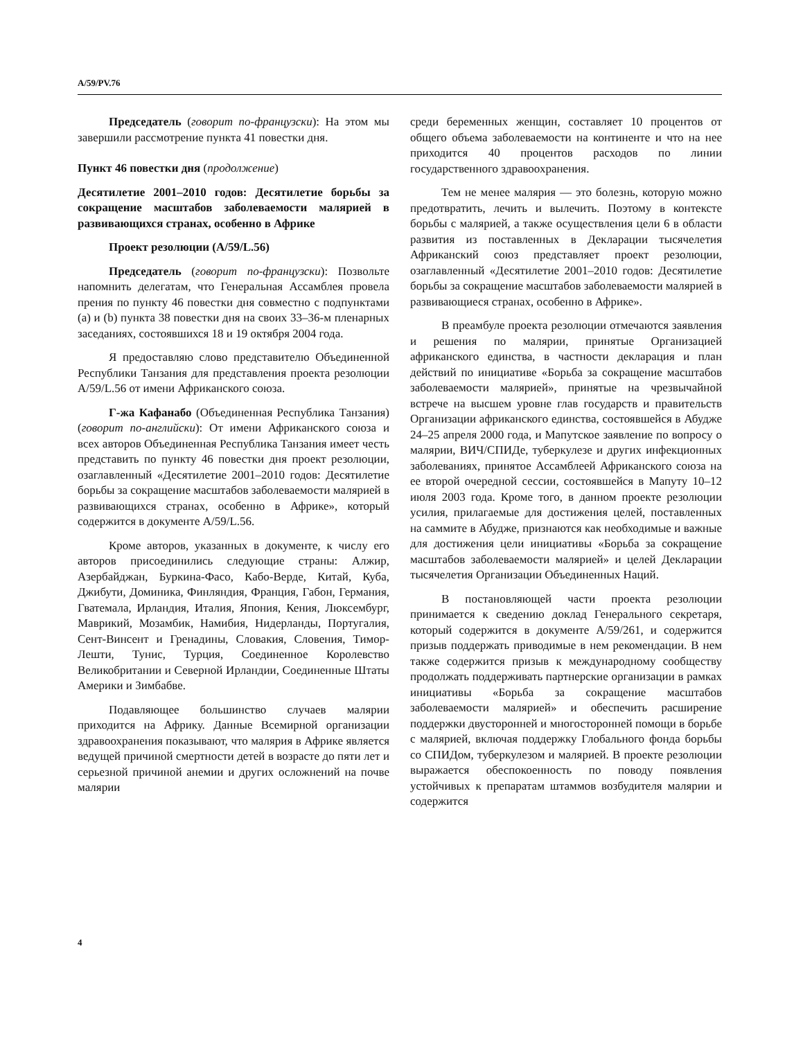A/59/PV.76
Председатель (говорит по-французски): На этом мы завершили рассмотрение пункта 41 повестки дня.
Пункт 46 повестки дня (продолжение)
Десятилетие 2001–2010 годов: Десятилетие борьбы за сокращение масштабов заболеваемости малярией в развивающихся странах, особенно в Африке
Проект резолюции (A/59/L.56)
Председатель (говорит по-французски): Позвольте напомнить делегатам, что Генеральная Ассамблея провела прения по пункту 46 повестки дня совместно с подпунктами (a) и (b) пункта 38 повестки дня на своих 33–36-м пленарных заседаниях, состоявшихся 18 и 19 октября 2004 года.
Я предоставляю слово представителю Объединенной Республики Танзания для представления проекта резолюции A/59/L.56 от имени Африканского союза.
Г-жа Кафанабо (Объединенная Республика Танзания) (говорит по-английски): От имени Африканского союза и всех авторов Объединенная Республика Танзания имеет честь представить по пункту 46 повестки дня проект резолюции, озаглавленный «Десятилетие 2001–2010 годов: Десятилетие борьбы за сокращение масштабов заболеваемости малярией в развивающихся странах, особенно в Африке», который содержится в документе A/59/L.56.
Кроме авторов, указанных в документе, к числу его авторов присоединились следующие страны: Алжир, Азербайджан, Буркина-Фасо, Кабо-Верде, Китай, Куба, Джибути, Доминика, Финляндия, Франция, Габон, Германия, Гватемала, Ирландия, Италия, Япония, Кения, Люксембург, Маврикий, Мозамбик, Намибия, Нидерланды, Португалия, Сент-Винсент и Гренадины, Словакия, Словения, Тимор-Лешти, Тунис, Турция, Соединенное Королевство Великобритании и Северной Ирландии, Соединенные Штаты Америки и Зимбабве.
Подавляющее большинство случаев малярии приходится на Африку. Данные Всемирной организации здравоохранения показывают, что малярия в Африке является ведущей причиной смертности детей в возрасте до пяти лет и серьезной причиной анемии и других осложнений на почве малярии
среди беременных женщин, составляет 10 процентов от общего объема заболеваемости на континенте и что на нее приходится 40 процентов расходов по линии государственного здравоохранения.
Тем не менее малярия — это болезнь, которую можно предотвратить, лечить и вылечить. Поэтому в контексте борьбы с малярией, а также осуществления цели 6 в области развития из поставленных в Декларации тысячелетия Африканский союз представляет проект резолюции, озаглавленный «Десятилетие 2001–2010 годов: Десятилетие борьбы за сокращение масштабов заболеваемости малярией в развивающиеся странах, особенно в Африке».
В преамбуле проекта резолюции отмечаются заявления и решения по малярии, принятые Организацией африканского единства, в частности декларация и план действий по инициативе «Борьба за сокращение масштабов заболеваемости малярией», принятые на чрезвычайной встрече на высшем уровне глав государств и правительств Организации африканского единства, состоявшейся в Абудже 24–25 апреля 2000 года, и Мапутское заявление по вопросу о малярии, ВИЧ/СПИДе, туберкулезе и других инфекционных заболеваниях, принятое Ассамблеей Африканского союза на ее второй очередной сессии, состоявшейся в Мапуту 10–12 июля 2003 года. Кроме того, в данном проекте резолюции усилия, прилагаемые для достижения целей, поставленных на саммите в Абудже, признаются как необходимые и важные для достижения цели инициативы «Борьба за сокращение масштабов заболеваемости малярией» и целей Декларации тысячелетия Организации Объединенных Наций.
В постановляющей части проекта резолюции принимается к сведению доклад Генерального секретаря, который содержится в документе A/59/261, и содержится призыв поддержать приводимые в нем рекомендации. В нем также содержится призыв к международному сообществу продолжать поддерживать партнерские организации в рамках инициативы «Борьба за сокращение масштабов заболеваемости малярией» и обеспечить расширение поддержки двусторонней и многосторонней помощи в борьбе с малярией, включая поддержку Глобального фонда борьбы со СПИДом, туберкулезом и малярией. В проекте резолюции выражается обеспокоенность по поводу появления устойчивых к препаратам штаммов возбудителя малярии и содержится
4